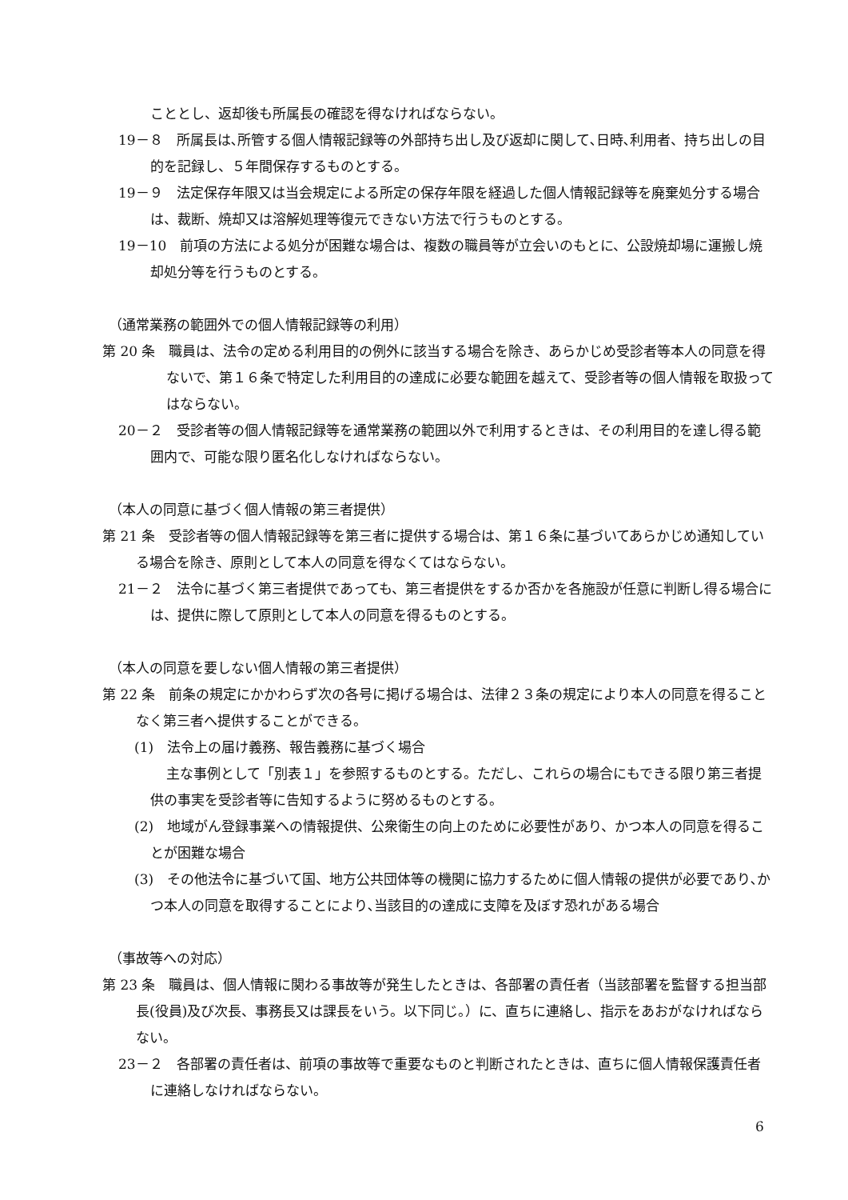こととし、返却後も所属長の確認を得なければならない。
19－８　所属長は､所管する個人情報記録等の外部持ち出し及び返却に関して､日時､利用者、持ち出しの目的を記録し、５年間保存するものとする。
19－９　法定保存年限又は当会規定による所定の保存年限を経過した個人情報記録等を廃棄処分する場合は、裁断、焼却又は溶解処理等復元できない方法で行うものとする。
19－10　前項の方法による処分が困難な場合は、複数の職員等が立会いのもとに、公設焼却場に運搬し焼却処分等を行うものとする。
（通常業務の範囲外での個人情報記録等の利用）
第 20 条　職員は、法令の定める利用目的の例外に該当する場合を除き、あらかじめ受診者等本人の同意を得ないで、第１６条で特定した利用目的の達成に必要な範囲を越えて、受診者等の個人情報を取扱ってはならない。
20－２　受診者等の個人情報記録等を通常業務の範囲以外で利用するときは、その利用目的を達し得る範囲内で、可能な限り匿名化しなければならない。
（本人の同意に基づく個人情報の第三者提供）
第 21 条　受診者等の個人情報記録等を第三者に提供する場合は、第１６条に基づいてあらかじめ通知している場合を除き、原則として本人の同意を得なくてはならない。
21－２　法令に基づく第三者提供であっても、第三者提供をするか否かを各施設が任意に判断し得る場合には、提供に際して原則として本人の同意を得るものとする。
（本人の同意を要しない個人情報の第三者提供）
第 22 条　前条の規定にかかわらず次の各号に掲げる場合は、法律２３条の規定により本人の同意を得ることなく第三者へ提供することができる。
(1)　法令上の届け義務、報告義務に基づく場合
主な事例として「別表１」を参照するものとする。ただし、これらの場合にもできる限り第三者提供の事実を受診者等に告知するように努めるものとする。
(2)　地域がん登録事業への情報提供、公衆衛生の向上のために必要性があり、かつ本人の同意を得ることが困難な場合
(3)　その他法令に基づいて国、地方公共団体等の機関に協力するために個人情報の提供が必要であり､かつ本人の同意を取得することにより､当該目的の達成に支障を及ぼす恐れがある場合
（事故等への対応）
第 23 条　職員は、個人情報に関わる事故等が発生したときは、各部署の責任者（当該部署を監督する担当部長(役員)及び次長、事務長又は課長をいう。以下同じ。）に、直ちに連絡し、指示をあおがなければならない。
23－２　各部署の責任者は、前項の事故等で重要なものと判断されたときは、直ちに個人情報保護責任者に連絡しなければならない。
6